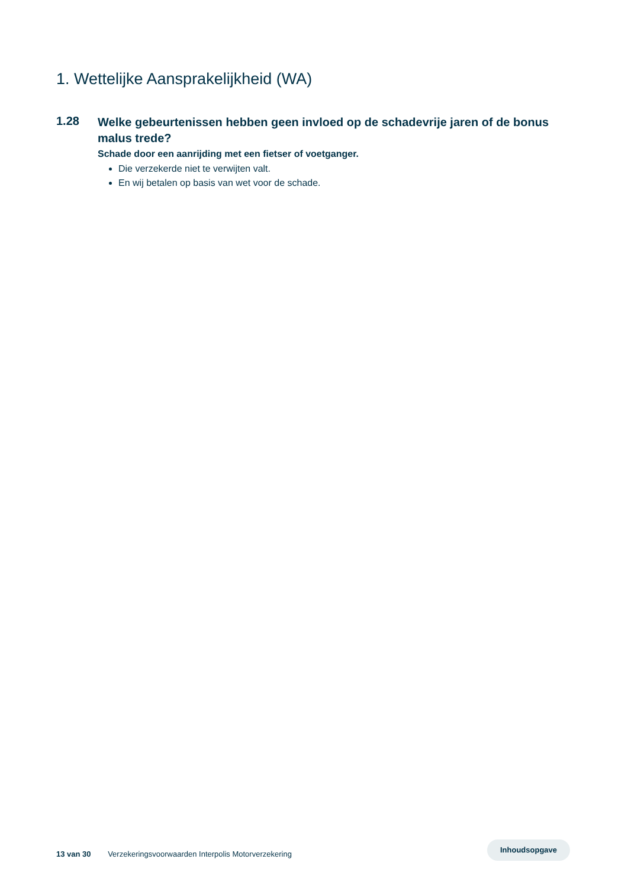1. Wettelijke Aansprakelijkheid (WA)
1.28
Welke gebeurtenissen hebben geen invloed op de schadevrije jaren of de bonus malus trede?
Schade door een aanrijding met een fietser of voetganger.
Die verzekerde niet te verwijten valt.
En wij betalen op basis van wet voor de schade.
13 van 30 Verzekeringsvoorwaarden Interpolis Motorverzekering
Inhoudsopgave